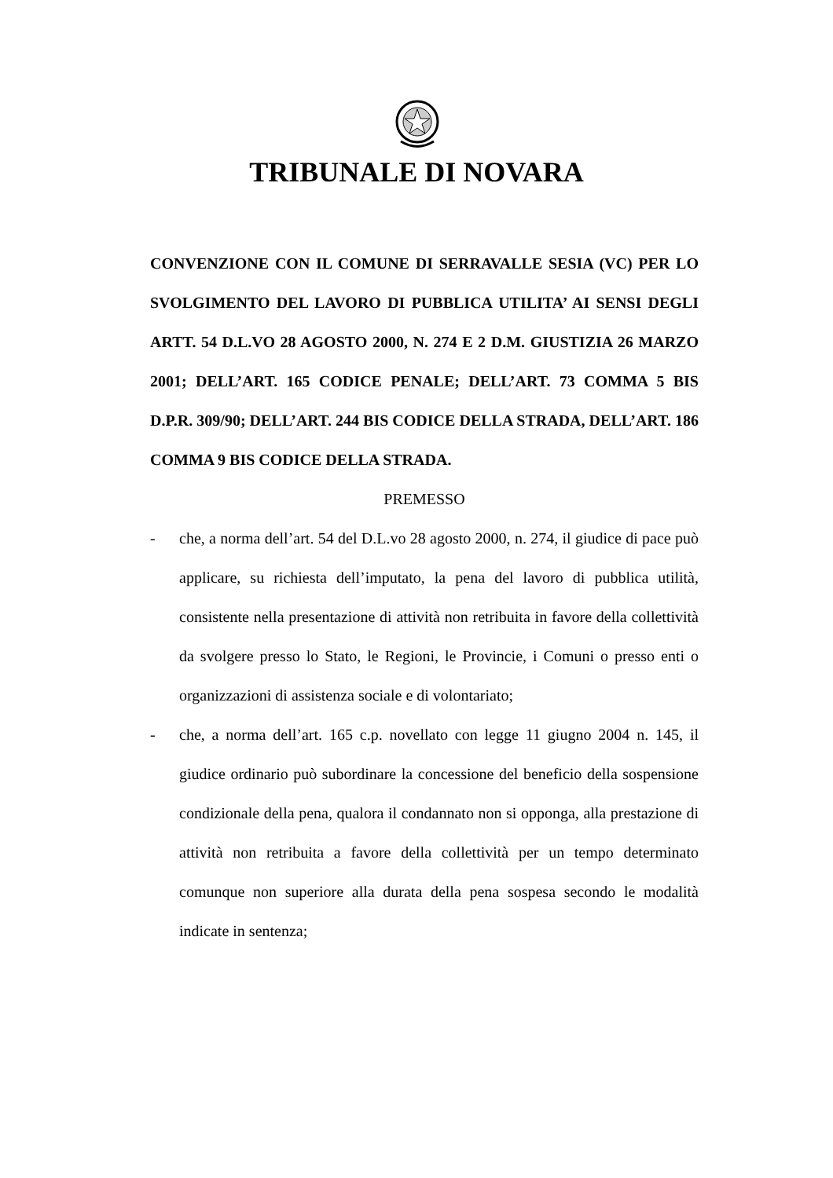TRIBUNALE DI NOVARA
CONVENZIONE CON IL COMUNE DI SERRAVALLE SESIA (VC) PER LO SVOLGIMENTO DEL LAVORO DI PUBBLICA UTILITA’ AI SENSI DEGLI ARTT. 54 D.L.VO 28 AGOSTO 2000, N. 274 E 2 D.M. GIUSTIZIA 26 MARZO 2001; DELL’ART. 165 CODICE PENALE; DELL’ART. 73 COMMA 5 BIS D.P.R. 309/90; DELL’ART. 244 BIS CODICE DELLA STRADA, DELL’ART. 186 COMMA 9 BIS CODICE DELLA STRADA.
PREMESSO
- che, a norma dell’art. 54 del D.L.vo 28 agosto 2000, n. 274, il giudice di pace può applicare, su richiesta dell’imputato, la pena del lavoro di pubblica utilità, consistente nella presentazione di attività non retribuita in favore della collettività da svolgere presso lo Stato, le Regioni, le Provincie, i Comuni o presso enti o organizzazioni di assistenza sociale e di volontariato;
- che, a norma dell’art. 165 c.p. novellato con legge 11 giugno 2004 n. 145, il giudice ordinario può subordinare la concessione del beneficio della sospensione condizionale della pena, qualora il condannato non si opponga, alla prestazione di attività non retribuita a favore della collettività per un tempo determinato comunque non superiore alla durata della pena sospesa secondo le modalità indicate in sentenza;